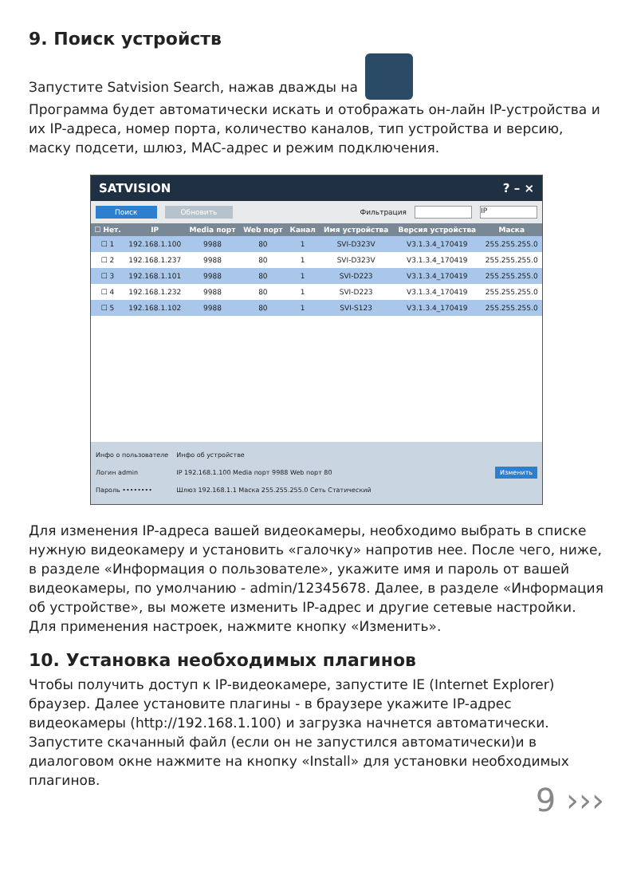9. Поиск устройств
Запустите Satvision Search, нажав дважды на
Программа будет автоматически искать и отображать он-лайн IP-устройства и их IP-адреса, номер порта, количество каналов, тип устройства и версию, маску подсети, шлюз, MAC-адрес и режим подключения.
SATVISION? – ×
Поиск Обновить Фильтрация IP
| ☐ Нет. | IP | Media порт | Web порт | Канал | Имя устройства | Версия устройства | Маска |
| --- | --- | --- | --- | --- | --- | --- | --- |
| ☐ 1 | 192.168.1.100 | 9988 | 80 | 1 | SVI-D323V | V3.1.3.4_170419 | 255.255.255.0 |
| ☐ 2 | 192.168.1.237 | 9988 | 80 | 1 | SVI-D323V | V3.1.3.4_170419 | 255.255.255.0 |
| ☐ 3 | 192.168.1.101 | 9988 | 80 | 1 | SVI-D223 | V3.1.3.4_170419 | 255.255.255.0 |
| ☐ 4 | 192.168.1.232 | 9988 | 80 | 1 | SVI-D223 | V3.1.3.4_170419 | 255.255.255.0 |
| ☐ 5 | 192.168.1.102 | 9988 | 80 | 1 | SVI-S123 | V3.1.3.4_170419 | 255.255.255.0 |
Инфо о пользователе
Логин admin
Пароль ••••••••
Инфо об устройстве
IP 192.168.1.100 Media порт 9988 Web порт 80
Шлюз 192.168.1.1 Маска 255.255.255.0 Сеть Статический
Изменить
Для изменения IP-адреса вашей видеокамеры, необходимо выбрать в списке нужную видеокамеру и установить «галочку» напротив нее. После чего, ниже, в разделе «Информация о пользователе», укажите имя и пароль от вашей видеокамеры, по умолчанию - admin/12345678. Далее, в разделе «Информация об устройстве», вы можете изменить IP-адрес и другие сетевые настройки. Для применения настроек, нажмите кнопку «Изменить».
10. Установка необходимых плагинов
Чтобы получить доступ к IP-видеокамере, запустите IE (Internet Explorer) браузер. Далее установите плагины - в браузере укажите IP-адрес видеокамеры (http://192.168.1.100) и загрузка начнется автоматически. Запустите скачанный файл (если он не запустился автоматически)и в диалоговом окне нажмите на кнопку «Install» для установки необходимых плагинов.
9 ›››